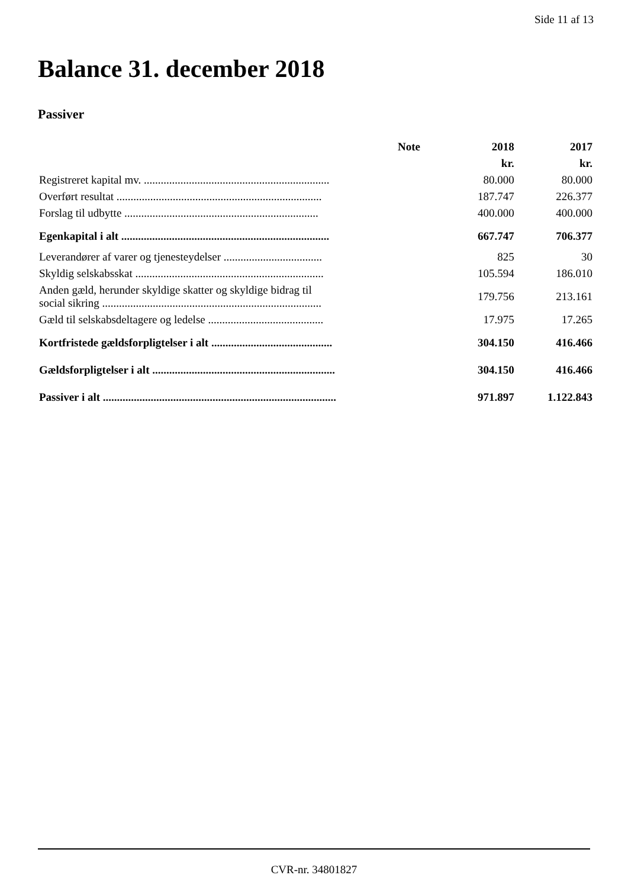Side 11 af 13
Balance 31. december 2018
Passiver
| | Note | 2018 | 2017 |
| --- | --- | --- | --- |
| | | kr. | kr. |
| Registreret kapital mv. .................................................................. | | 80.000 | 80.000 |
| Overført resultat ......................................................................... | | 187.747 | 226.377 |
| Forslag til udbytte ..................................................................... | | 400.000 | 400.000 |
| Egenkapital i alt .......................................................................... | | 667.747 | 706.377 |
| Leverandører af varer og tjenesteydelser ................................... | | 825 | 30 |
| Skyldig selskabsskat ................................................................... | | 105.594 | 186.010 |
| Anden gæld, herunder skyldige skatter og skyldige bidrag til social sikring .............................................................................. | | 179.756 | 213.161 |
| Gæld til selskabsdeltagere og ledelse ......................................... | | 17.975 | 17.265 |
| Kortfristede gældsforpligtelser i alt ........................................... | | 304.150 | 416.466 |
| Gældsforpligtelser i alt ................................................................. | | 304.150 | 416.466 |
| Passiver i alt ................................................................................... | | 971.897 | 1.122.843 |
CVR-nr. 34801827